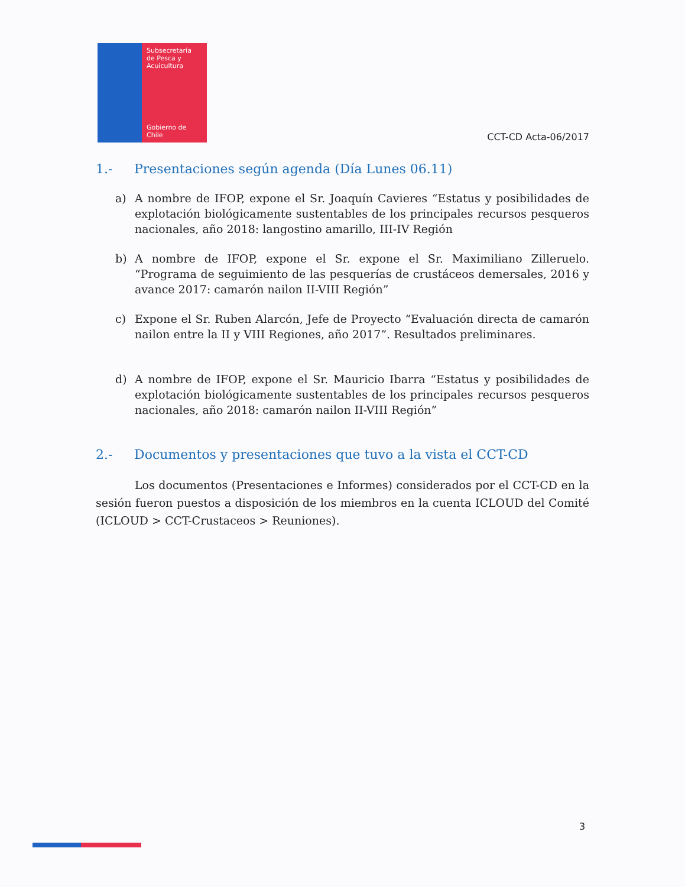Subsecretaría
de Pesca y
Acuicultura
Gobierno de Chile
CCT-CD Acta-06/2017
1.- Presentaciones según agenda (Día Lunes 06.11)
a) A nombre de IFOP, expone el Sr. Joaquín Cavieres “Estatus y posibilidades de explotación biológicamente sustentables de los principales recursos pesqueros nacionales, año 2018: langostino amarillo, III-IV Región
b) A nombre de IFOP, expone el Sr. expone el Sr. Maximiliano Zilleruelo. “Programa de seguimiento de las pesquerías de crustáceos demersales, 2016 y avance 2017: camarón nailon II-VIII Región”
c) Expone el Sr. Ruben Alarcón, Jefe de Proyecto “Evaluación directa de camarón nailon entre la II y VIII Regiones, año 2017”. Resultados preliminares.
d) A nombre de IFOP, expone el Sr. Mauricio Ibarra “Estatus y posibilidades de explotación biológicamente sustentables de los principales recursos pesqueros nacionales, año 2018: camarón nailon II-VIII Región”
2.- Documentos y presentaciones que tuvo a la vista el CCT-CD
Los documentos (Presentaciones e Informes) considerados por el CCT-CD en la sesión fueron puestos a disposición de los miembros en la cuenta ICLOUD del Comité (ICLOUD > CCT-Crustaceos > Reuniones).
3